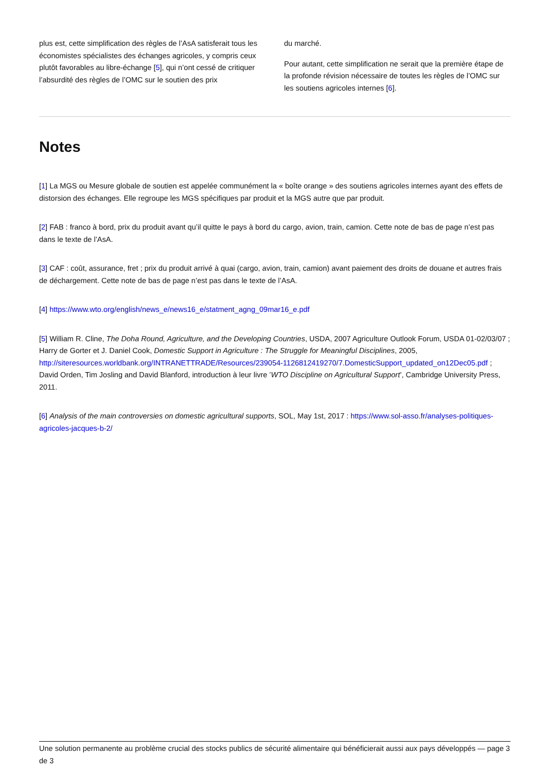plus est, cette simplification des règles de l’AsA satisferait tous les économistes spécialistes des échanges agricoles, y compris ceux plutôt favorables au libre-échange [5], qui n’ont cessé de critiquer l’absurdité des règles de l’OMC sur le soutien des prix
du marché.
Pour autant, cette simplification ne serait que la première étape de la profonde révision nécessaire de toutes les règles de l’OMC sur les soutiens agricoles internes [6].
Notes
[1] La MGS ou Mesure globale de soutien est appelée communément la « boîte orange » des soutiens agricoles internes ayant des effets de distorsion des échanges. Elle regroupe les MGS spécifiques par produit et la MGS autre que par produit.
[2] FAB : franco à bord, prix du produit avant qu’il quitte le pays à bord du cargo, avion, train, camion. Cette note de bas de page n’est pas dans le texte de l’AsA.
[3] CAF : coût, assurance, fret ; prix du produit arrivé à quai (cargo, avion, train, camion) avant paiement des droits de douane et autres frais de déchargement. Cette note de bas de page n’est pas dans le texte de l’AsA.
[4] https://www.wto.org/english/news_e/news16_e/statment_agng_09mar16_e.pdf
[5] William R. Cline, The Doha Round, Agriculture, and the Developing Countries, USDA, 2007 Agriculture Outlook Forum, USDA 01-02/03/07 ; Harry de Gorter et J. Daniel Cook, Domestic Support in Agriculture : The Struggle for Meaningful Disciplines, 2005, http://siteresources.worldbank.org/INTRANETTRADE/Resources/239054-1126812419270/7.DomesticSupport_updated_on12Dec05.pdf ; David Orden, Tim Josling and David Blanford, introduction à leur livre ’WTO Discipline on Agricultural Support’, Cambridge University Press, 2011.
[6] Analysis of the main controversies on domestic agricultural supports, SOL, May 1st, 2017 : https://www.sol-asso.fr/analyses-politiques-agricoles-jacques-b-2/
Une solution permanente au problème crucial des stocks publics de sécurité alimentaire qui bénéficierait aussi aux pays développés — page 3 de 3